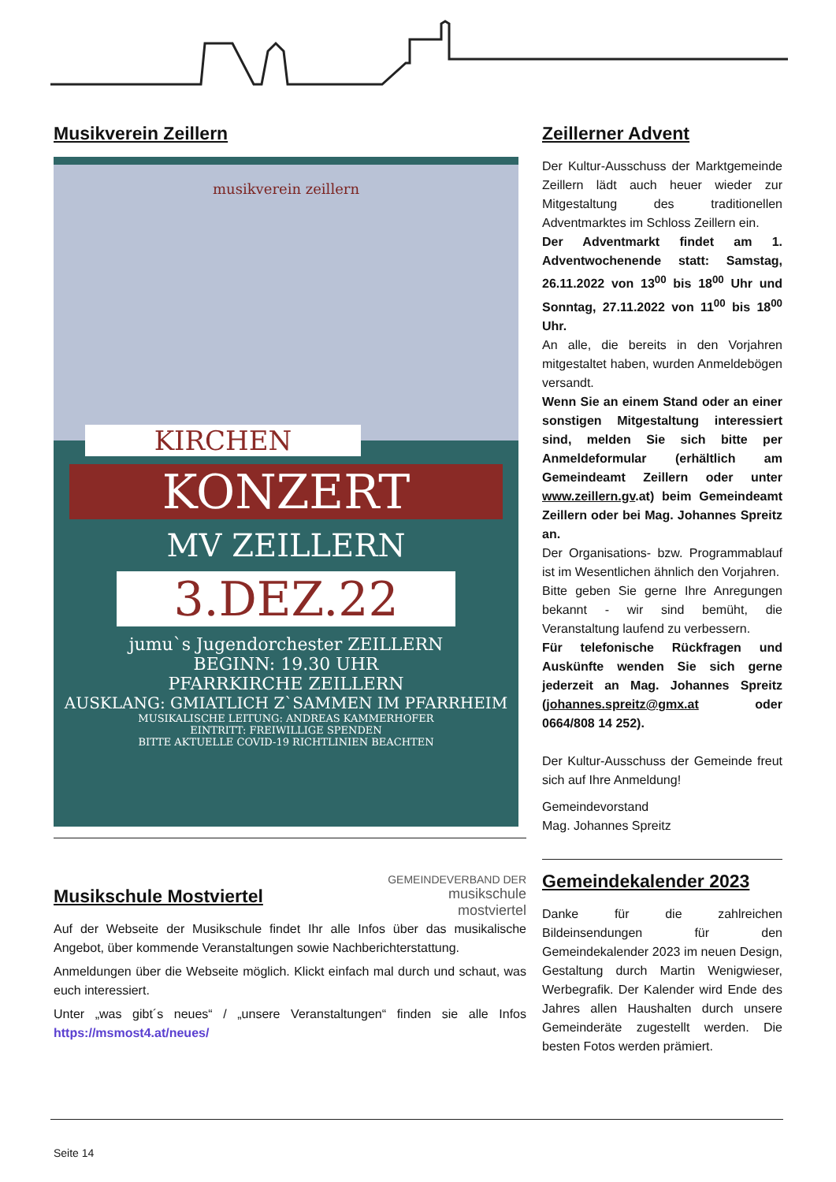Musikverein Zeillern
musikverein zeillern
KIRCHEN
KONZERT
MV ZEILLERN
3.DEZ.22
jumu`s Jugendorchester ZEILLERN
BEGINN: 19.30 UHR
PFARRKIRCHE ZEILLERN
AUSKLANG: GMIATLICH Z`SAMMEN IM PFARRHEIM
MUSIKALISCHE LEITUNG: ANDREAS KAMMERHOFER
EINTRITT: FREIWILLIGE SPENDEN
BITTE AKTUELLE COVID-19 RICHTLINIEN BEACHTEN
GEMEINDEVERBAND DER
musikschule
mostviertel
Musikschule Mostviertel
Auf der Webseite der Musikschule findet Ihr alle Infos über das musikalische Angebot, über kommende Veranstaltungen sowie Nachberichterstattung.
Anmeldungen über die Webseite möglich. Klickt einfach mal durch und schaut, was euch interessiert.
Unter „was gibt´s neues“ / „unsere Veranstaltungen“ finden sie alle Infos https://msmost4.at/neues/
Zeillerner Advent
Der Kultur-Ausschuss der Marktgemeinde Zeillern lädt auch heuer wieder zur Mitgestaltung des traditionellen Adventmarktes im Schloss Zeillern ein.
Der Adventmarkt findet am 1. Adventwochenende statt: Samstag, 26.11.2022 von 13<sup>00</sup> bis 18<sup>00</sup> Uhr und Sonntag, 27.11.2022 von 11<sup>00</sup> bis 18<sup>00</sup> Uhr.
An alle, die bereits in den Vorjahren mitgestaltet haben, wurden Anmeldebögen versandt.
Wenn Sie an einem Stand oder an einer sonstigen Mitgestaltung interessiert sind, melden Sie sich bitte per Anmeldeformular (erhältlich am Gemeindeamt Zeillern oder unter www.zeillern.gv.at) beim Gemeindeamt Zeillern oder bei Mag. Johannes Spreitz an.
Der Organisations- bzw. Programmablauf ist im Wesentlichen ähnlich den Vorjahren.
Bitte geben Sie gerne Ihre Anregungen bekannt - wir sind bemüht, die Veranstaltung laufend zu verbessern.
Für telefonische Rückfragen und Auskünfte wenden Sie sich gerne jederzeit an Mag. Johannes Spreitz (johannes.spreitz@gmx.at oder 0664/808 14 252).
Der Kultur-Ausschuss der Gemeinde freut sich auf Ihre Anmeldung!
Gemeindevorstand
Mag. Johannes Spreitz
Gemeindekalender 2023
Danke für die zahlreichen Bildeinsendungen für den Gemeindekalender 2023 im neuen Design, Gestaltung durch Martin Wenigwieser, Werbegrafik. Der Kalender wird Ende des Jahres allen Haushalten durch unsere Gemeinderäte zugestellt werden. Die besten Fotos werden prämiert.
Seite 14